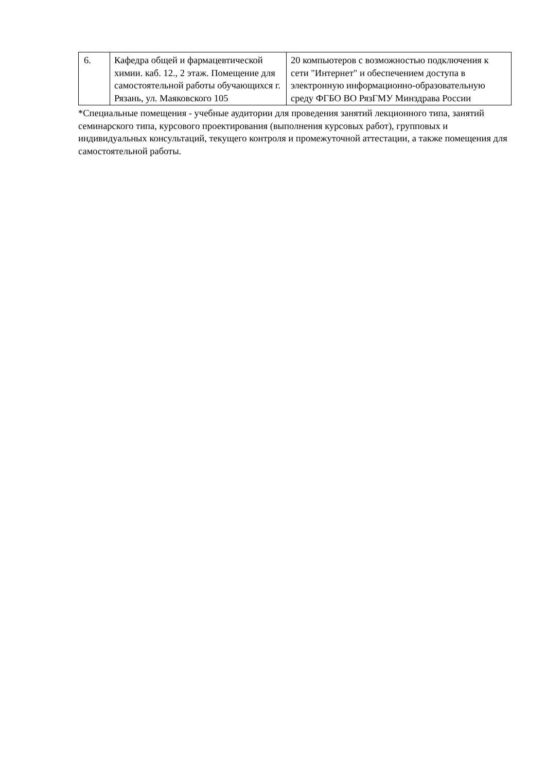| 6. | Кафедра общей и фармацевтической химии. каб. 12., 2 этаж. Помещение для самостоятельной работы обучающихся г. Рязань, ул. Маяковского 105 | 20 компьютеров с возможностью подключения к сети "Интернет" и обеспечением доступа в электронную информационно-образовательную среду ФГБО ВО РязГМУ Минздрава России |
*Специальные помещения - учебные аудитории для проведения занятий лекционного типа, занятий семинарского типа, курсового проектирования (выполнения курсовых работ), групповых и индивидуальных консультаций, текущего контроля и промежуточной аттестации, а также помещения для самостоятельной работы.